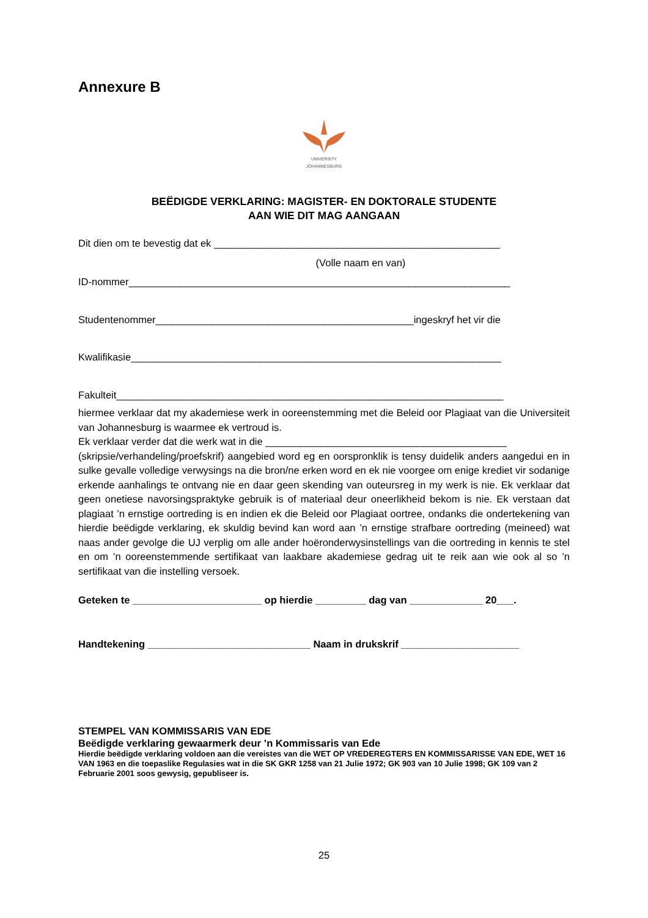Annexure B
UNIVERSITY
JOHANNESBURG
BEËDIGDE VERKLARING: MAGISTER- EN DOKTORALE STUDENTE
AAN WIE DIT MAG AANGAAN
Dit dien om te bevestig dat ek ___________________________________________________
(Volle naam en van)
ID-nommer____________________________________________________________________
Studentenommer______________________________________________ingeskryf het vir die
Kwalifikasie__________________________________________________________________
Fakulteit_____________________________________________________________________
hiermee verklaar dat my akademiese werk in ooreenstemming met die Beleid oor Plagiaat van die Universiteit van Johannesburg is waarmee ek vertroud is.
Ek verklaar verder dat die werk wat in die ___________________________________________
(skripsie/verhandeling/proefskrif) aangebied word eg en oorspronklik is tensy duidelik anders aangedui en in sulke gevalle volledige verwysings na die bron/ne erken word en ek nie voorgee om enige krediet vir sodanige erkende aanhalings te ontvang nie en daar geen skending van outeursreg in my werk is nie. Ek verklaar dat geen onetiese navorsingspraktyke gebruik is of materiaal deur oneerlikheid bekom is nie. Ek verstaan dat plagiaat ’n ernstige oortreding is en indien ek die Beleid oor Plagiaat oortree, ondanks die ondertekening van hierdie beëdigde verklaring, ek skuldig bevind kan word aan ’n ernstige strafbare oortreding (meineed) wat naas ander gevolge die UJ verplig om alle ander hoëronderwysinstellings van die oortreding in kennis te stel en om ’n ooreenstemmende sertifikaat van laakbare akademiese gedrag uit te reik aan wie ook al so ’n sertifikaat van die instelling versoek.
Geteken te _______________________ op hierdie _________ dag van _____________ 20___.
Handtekening _____________________________ Naam in drukskrif _____________________
STEMPEL VAN KOMMISSARIS VAN EDE
Beëdigde verklaring gewaarmerk deur ’n Kommissaris van Ede
Hierdie beëdigde verklaring voldoen aan die vereistes van die WET OP VREDEREGTERS EN KOMMISSARISSE VAN EDE, WET 16 VAN 1963 en die toepaslike Regulasies wat in die SK GKR 1258 van 21 Julie 1972; GK 903 van 10 Julie 1998; GK 109 van 2 Februarie 2001 soos gewysig, gepubliseer is.
25